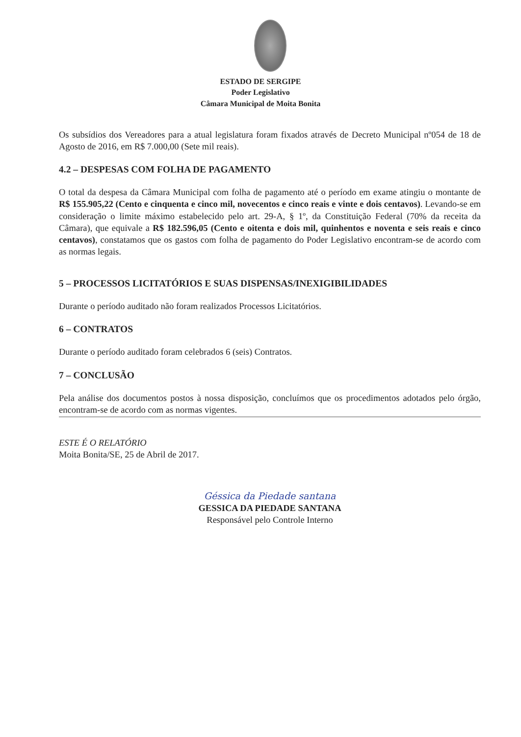ESTADO DE SERGIPE
Poder Legislativo
Câmara Municipal de Moita Bonita
Os subsídios dos Vereadores para a atual legislatura foram fixados através de Decreto Municipal nº054 de 18 de Agosto de 2016, em R$ 7.000,00 (Sete mil reais).
4.2 – DESPESAS COM FOLHA DE PAGAMENTO
O total da despesa da Câmara Municipal com folha de pagamento até o período em exame atingiu o montante de R$ 155.905,22 (Cento e cinquenta e cinco mil, novecentos e cinco reais e vinte e dois centavos). Levando-se em consideração o limite máximo estabelecido pelo art. 29-A, § 1º, da Constituição Federal (70% da receita da Câmara), que equivale a R$ 182.596,05 (Cento e oitenta e dois mil, quinhentos e noventa e seis reais e cinco centavos), constatamos que os gastos com folha de pagamento do Poder Legislativo encontram-se de acordo com as normas legais.
5 – PROCESSOS LICITATÓRIOS E SUAS DISPENSAS/INEXIGIBILIDADES
Durante o período auditado não foram realizados Processos Licitatórios.
6 – CONTRATOS
Durante o período auditado foram celebrados 6 (seis) Contratos.
7 – CONCLUSÃO
Pela análise dos documentos postos à nossa disposição, concluímos que os procedimentos adotados pelo órgão, encontram-se de acordo com as normas vigentes.
ESTE É O RELATÓRIO
Moita Bonita/SE, 25 de Abril de 2017.
Géssica da Piedade santana
GESSICA DA PIEDADE SANTANA
Responsável pelo Controle Interno